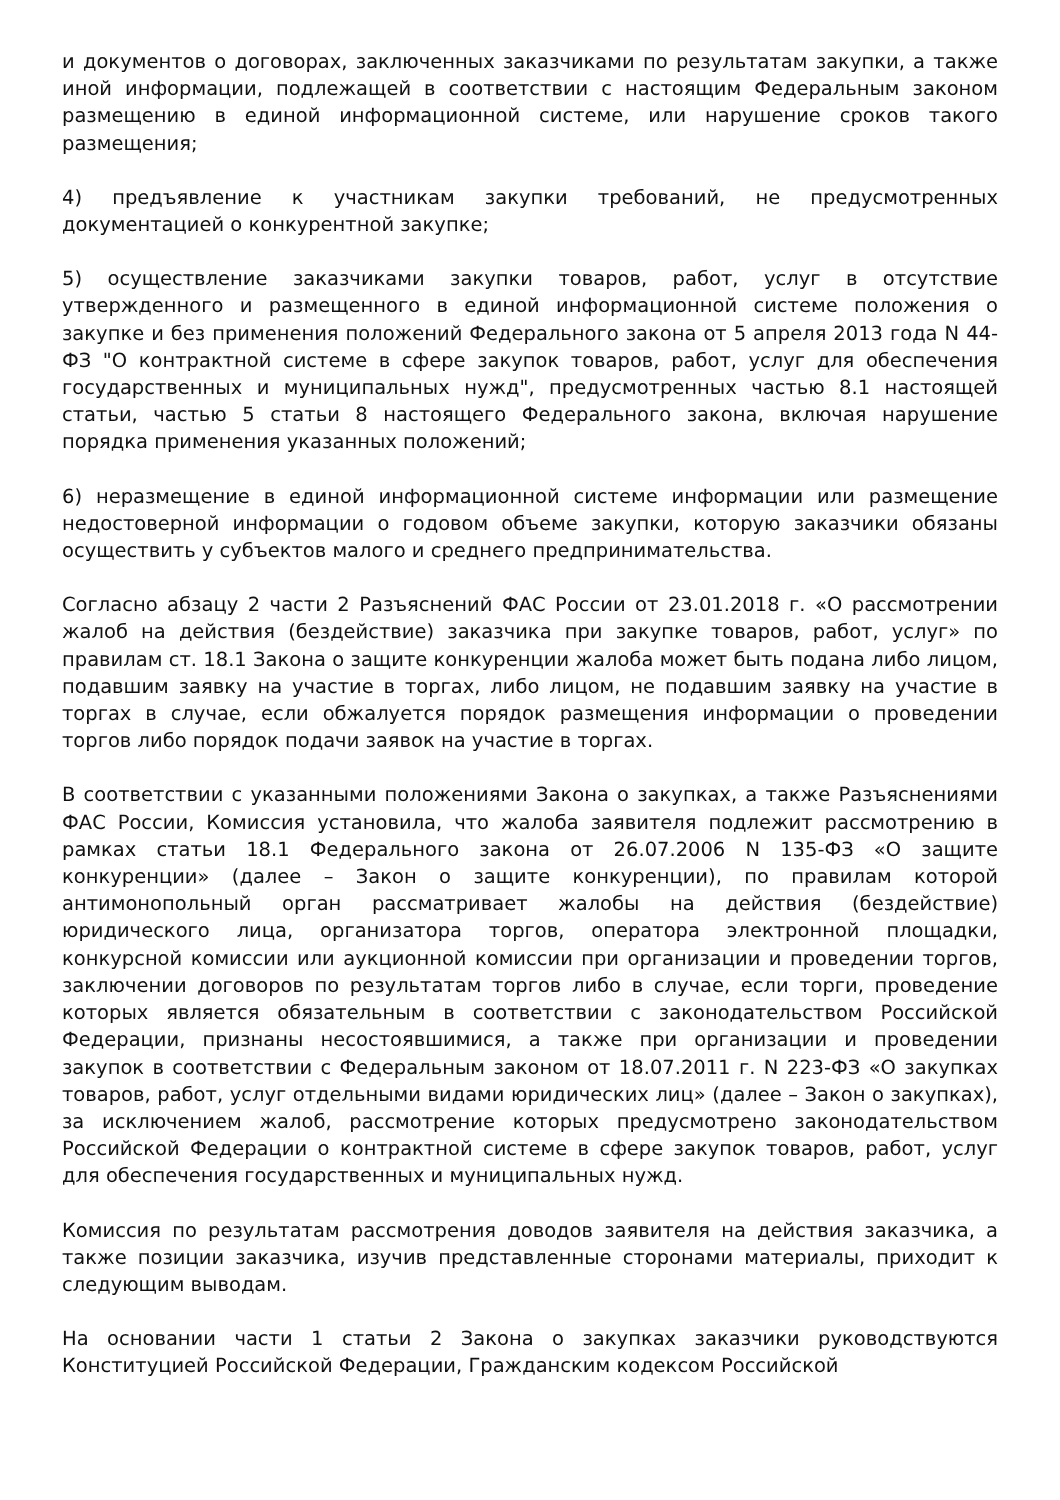и документов о договорах, заключенных заказчиками по результатам закупки, а также иной информации, подлежащей в соответствии с настоящим Федеральным законом размещению в единой информационной системе, или нарушение сроков такого размещения;
4) предъявление к участникам закупки требований, не предусмотренных документацией о конкурентной закупке;
5) осуществление заказчиками закупки товаров, работ, услуг в отсутствие утвержденного и размещенного в единой информационной системе положения о закупке и без применения положений Федерального закона от 5 апреля 2013 года N 44-ФЗ "О контрактной системе в сфере закупок товаров, работ, услуг для обеспечения государственных и муниципальных нужд", предусмотренных частью 8.1 настоящей статьи, частью 5 статьи 8 настоящего Федерального закона, включая нарушение порядка применения указанных положений;
6) неразмещение в единой информационной системе информации или размещение недостоверной информации о годовом объеме закупки, которую заказчики обязаны осуществить у субъектов малого и среднего предпринимательства.
Согласно абзацу 2 части 2 Разъяснений ФАС России от 23.01.2018 г. «О рассмотрении жалоб на действия (бездействие) заказчика при закупке товаров, работ, услуг» по правилам ст. 18.1 Закона о защите конкуренции жалоба может быть подана либо лицом, подавшим заявку на участие в торгах, либо лицом, не подавшим заявку на участие в торгах в случае, если обжалуется порядок размещения информации о проведении торгов либо порядок подачи заявок на участие в торгах.
В соответствии с указанными положениями Закона о закупках, а также Разъяснениями ФАС России, Комиссия установила, что жалоба заявителя подлежит рассмотрению в рамках статьи 18.1 Федерального закона от 26.07.2006 N 135-ФЗ «О защите конкуренции» (далее – Закон о защите конкуренции), по правилам которой антимонопольный орган рассматривает жалобы на действия (бездействие) юридического лица, организатора торгов, оператора электронной площадки, конкурсной комиссии или аукционной комиссии при организации и проведении торгов, заключении договоров по результатам торгов либо в случае, если торги, проведение которых является обязательным в соответствии с законодательством Российской Федерации, признаны несостоявшимися, а также при организации и проведении закупок в соответствии с Федеральным законом от 18.07.2011 г. N 223-ФЗ «О закупках товаров, работ, услуг отдельными видами юридических лиц» (далее – Закон о закупках), за исключением жалоб, рассмотрение которых предусмотрено законодательством Российской Федерации о контрактной системе в сфере закупок товаров, работ, услуг для обеспечения государственных и муниципальных нужд.
Комиссия по результатам рассмотрения доводов заявителя на действия заказчика, а также позиции заказчика, изучив представленные сторонами материалы, приходит к следующим выводам.
На основании части 1 статьи 2 Закона о закупках заказчики руководствуются Конституцией Российской Федерации, Гражданским кодексом Российской